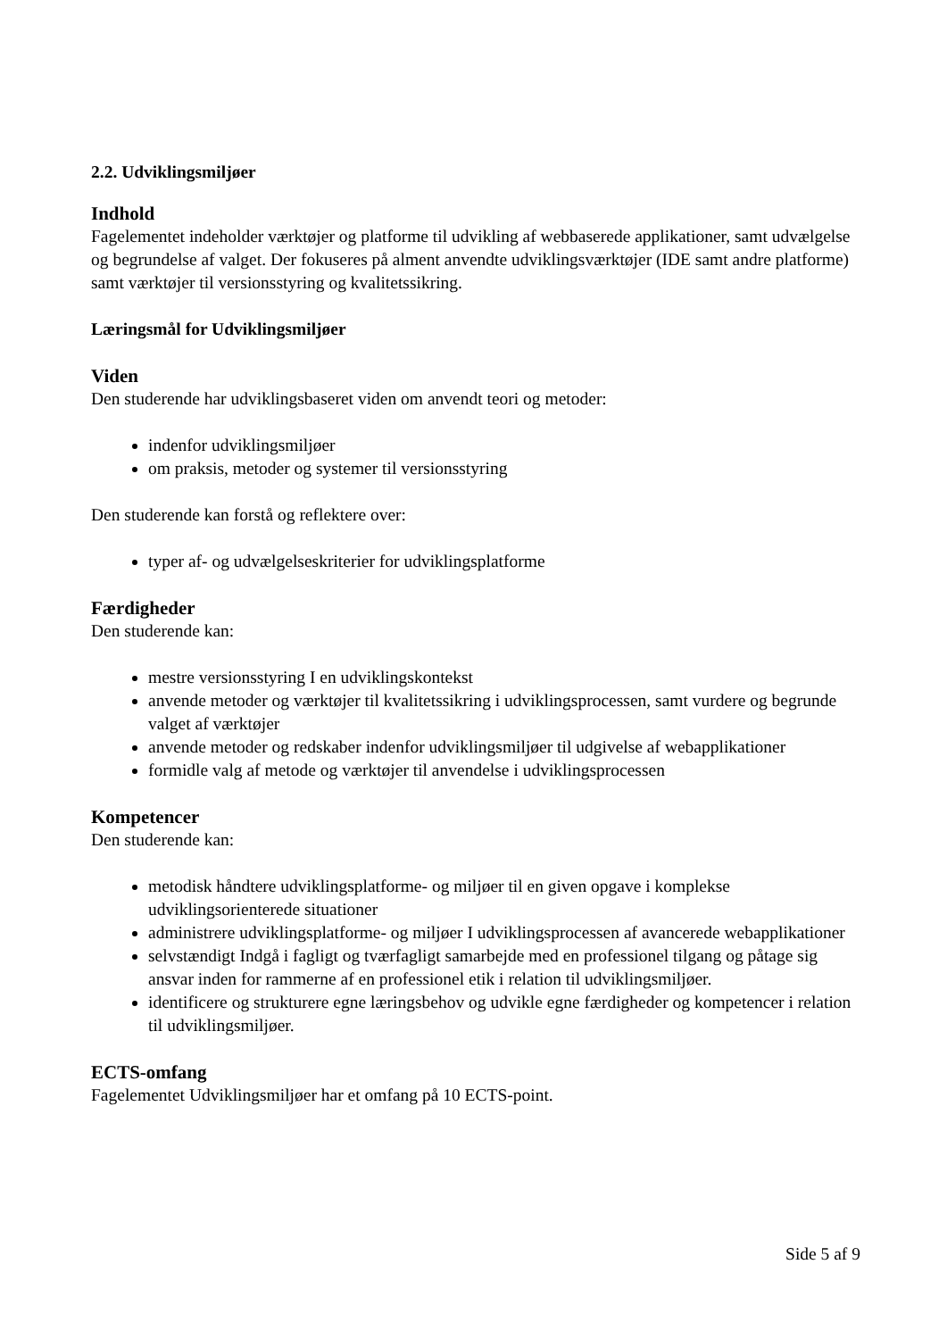2.2. Udviklingsmiljøer
Indhold
Fagelementet indeholder værktøjer og platforme til udvikling af webbaserede applikationer, samt udvælgelse og begrundelse af valget. Der fokuseres på alment anvendte udviklingsværktøjer (IDE samt andre platforme) samt værktøjer til versionsstyring og kvalitetssikring.
Læringsmål for Udviklingsmiljøer
Viden
Den studerende har udviklingsbaseret viden om anvendt teori og metoder:
indenfor udviklingsmiljøer
om praksis, metoder og systemer til versionsstyring
Den studerende kan forstå og reflektere over:
typer af- og udvælgelseskriterier for udviklingsplatforme
Færdigheder
Den studerende kan:
mestre versionsstyring I en udviklingskontekst
anvende metoder og værktøjer til kvalitetssikring i udviklingsprocessen, samt vurdere og begrunde valget af værktøjer
anvende metoder og redskaber indenfor udviklingsmiljøer til udgivelse af webapplikationer
formidle valg af metode og værktøjer til anvendelse i udviklingsprocessen
Kompetencer
Den studerende kan:
metodisk håndtere udviklingsplatforme- og miljøer til en given opgave i komplekse udviklingsorienterede situationer
administrere udviklingsplatforme- og miljøer I udviklingsprocessen af avancerede webapplikationer
selvstændigt Indgå i fagligt og tværfagligt samarbejde med en professionel tilgang og påtage sig ansvar inden for rammerne af en professionel etik i relation til udviklingsmiljøer.
identificere og strukturere egne læringsbehov og udvikle egne færdigheder og kompetencer i relation til udviklingsmiljøer.
ECTS-omfang
Fagelementet Udviklingsmiljøer har et omfang på 10 ECTS-point.
Side 5 af 9